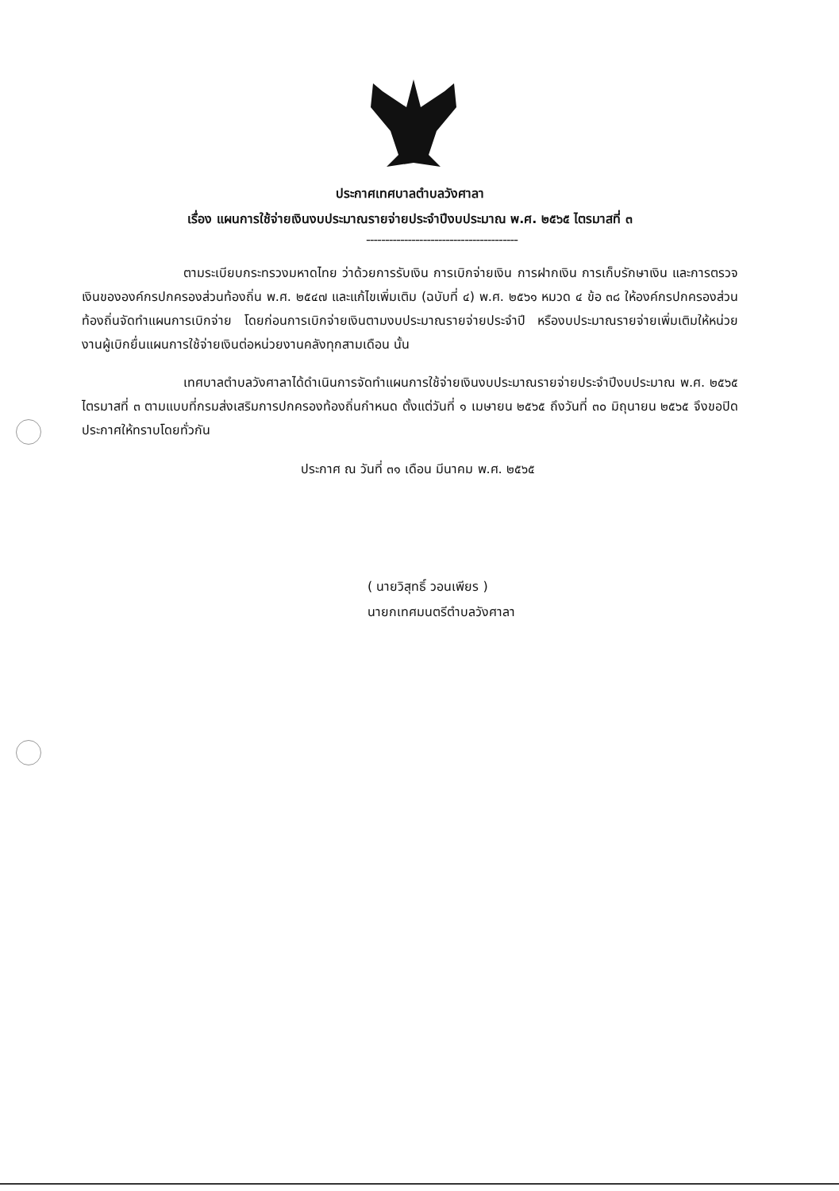ประกาศเทศบาลตำบลวังศาลา
เรื่อง แผนการใช้จ่ายเงินงบประมาณรายจ่ายประจำปีงบประมาณ พ.ศ. ๒๕๖๕ ไตรมาสที่ ๓
----------------------------------------
ตามระเบียบกระทรวงมหาดไทย ว่าด้วยการรับเงิน การเบิกจ่ายเงิน การฝากเงิน การเก็บรักษาเงิน และการตรวจเงินขององค์กรปกครองส่วนท้องถิ่น พ.ศ. ๒๕๔๗ และแก้ไขเพิ่มเติม (ฉบับที่ ๔) พ.ศ. ๒๕๖๑ หมวด ๔ ข้อ ๓๘ ให้องค์กรปกครองส่วนท้องถิ่นจัดทำแผนการเบิกจ่าย โดยก่อนการเบิกจ่ายเงินตามงบประมาณรายจ่ายประจำปี หรืองบประมาณรายจ่ายเพิ่มเติมให้หน่วยงานผู้เบิกยื่นแผนการใช้จ่ายเงินต่อหน่วยงานคลังทุกสามเดือน นั้น
เทศบาลตำบลวังศาลาได้ดำเนินการจัดทำแผนการใช้จ่ายเงินงบประมาณรายจ่ายประจำปีงบประมาณ พ.ศ. ๒๕๖๕ ไตรมาสที่ ๓ ตามแบบที่กรมส่งเสริมการปกครองท้องถิ่นกำหนด ตั้งแต่วันที่ ๑ เมษายน ๒๕๖๕ ถึงวันที่ ๓๐ มิถุนายน ๒๕๖๕ จึงขอปิดประกาศให้ทราบโดยทั่วกัน
ประกาศ ณ วันที่ ๓๑ เดือน มีนาคม พ.ศ. ๒๕๖๕
( นายวิสุทธิ์ วอนเพียร )
นายกเทศมนตรีตำบลวังศาลา